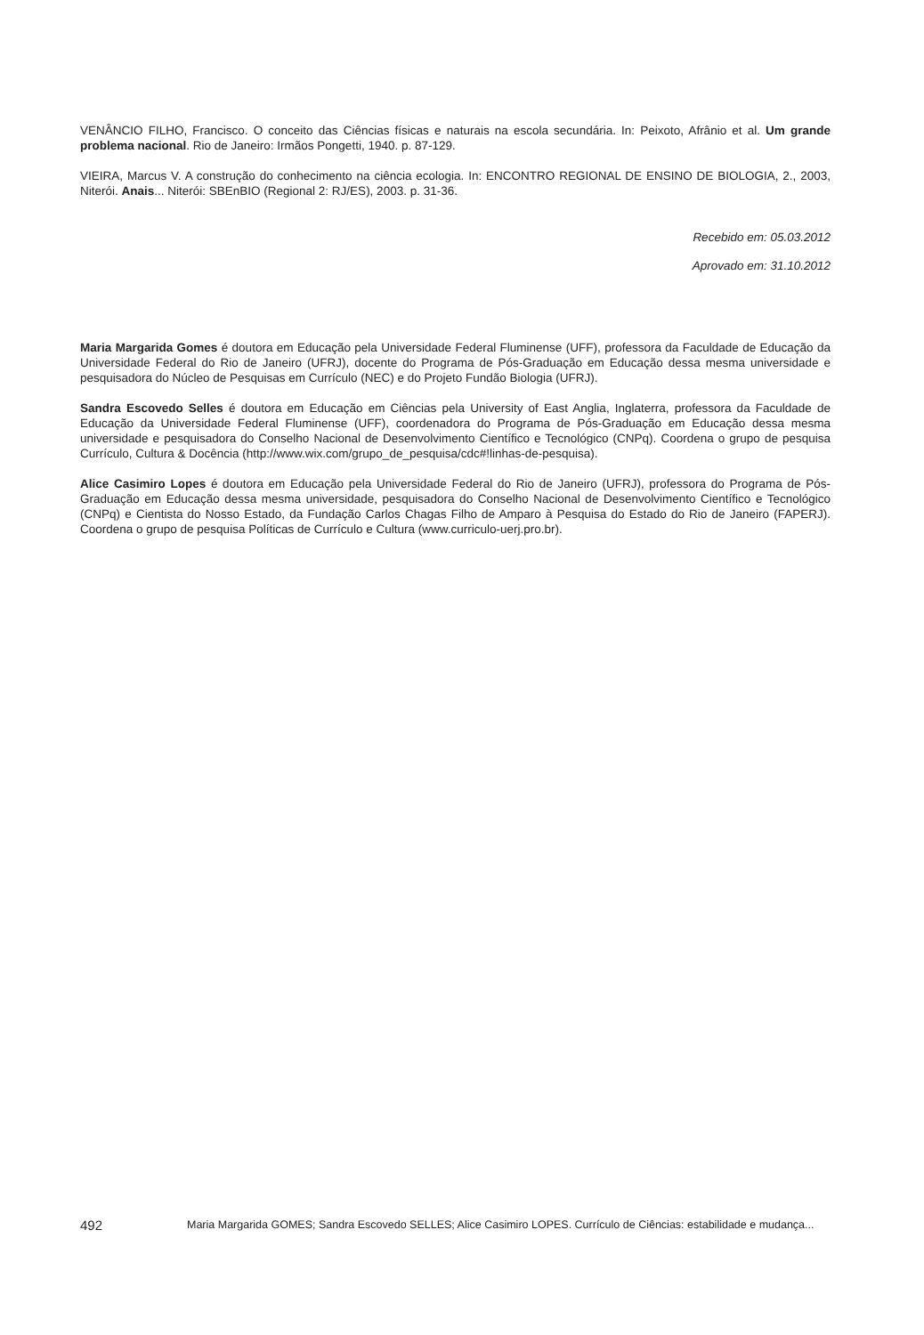VENÂNCIO FILHO, Francisco. O conceito das Ciências físicas e naturais na escola secundária. In: Peixoto, Afrânio et al. Um grande problema nacional. Rio de Janeiro: Irmãos Pongetti, 1940. p. 87-129.
VIEIRA, Marcus V. A construção do conhecimento na ciência ecologia. In: ENCONTRO REGIONAL DE ENSINO DE BIOLOGIA, 2., 2003, Niterói. Anais... Niterói: SBEnBIO (Regional 2: RJ/ES), 2003. p. 31-36.
Recebido em: 05.03.2012
Aprovado em: 31.10.2012
Maria Margarida Gomes é doutora em Educação pela Universidade Federal Fluminense (UFF), professora da Faculdade de Educação da Universidade Federal do Rio de Janeiro (UFRJ), docente do Programa de Pós-Graduação em Educação dessa mesma universidade e pesquisadora do Núcleo de Pesquisas em Currículo (NEC) e do Projeto Fundão Biologia (UFRJ).
Sandra Escovedo Selles é doutora em Educação em Ciências pela University of East Anglia, Inglaterra, professora da Faculdade de Educação da Universidade Federal Fluminense (UFF), coordenadora do Programa de Pós-Graduação em Educação dessa mesma universidade e pesquisadora do Conselho Nacional de Desenvolvimento Científico e Tecnológico (CNPq). Coordena o grupo de pesquisa Currículo, Cultura & Docência (http://www.wix.com/grupo_de_pesquisa/cdc#!linhas-de-pesquisa).
Alice Casimiro Lopes é doutora em Educação pela Universidade Federal do Rio de Janeiro (UFRJ), professora do Programa de Pós-Graduação em Educação dessa mesma universidade, pesquisadora do Conselho Nacional de Desenvolvimento Científico e Tecnológico (CNPq) e Cientista do Nosso Estado, da Fundação Carlos Chagas Filho de Amparo à Pesquisa do Estado do Rio de Janeiro (FAPERJ). Coordena o grupo de pesquisa Políticas de Currículo e Cultura (www.curriculo-uerj.pro.br).
492 Maria Margarida GOMES; Sandra Escovedo SELLES; Alice Casimiro LOPES. Currículo de Ciências: estabilidade e mudança...